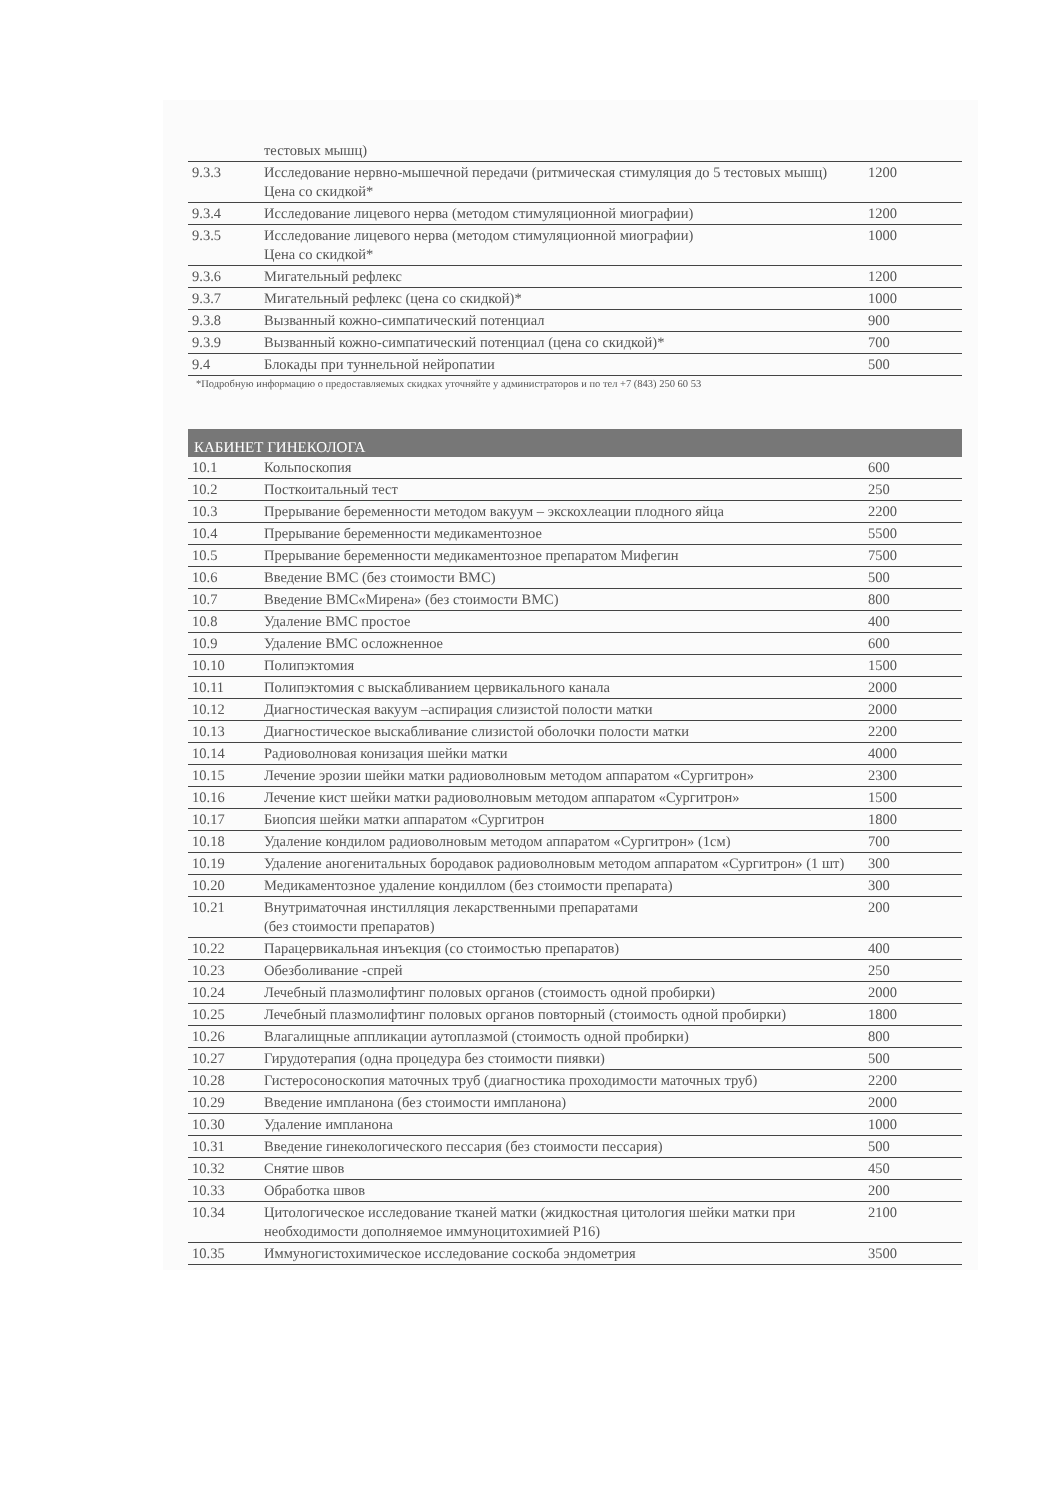| | тестовых мышц) | |
| 9.3.3 | Исследование нервно-мышечной передачи (ритмическая стимуляция до 5 тестовых мышц) Цена со скидкой* | 1200 |
| 9.3.4 | Исследование лицевого нерва (методом стимуляционной миографии) | 1200 |
| 9.3.5 | Исследование лицевого нерва (методом стимуляционной миографии) Цена со скидкой* | 1000 |
| 9.3.6 | Мигательный рефлекс | 1200 |
| 9.3.7 | Мигательный рефлекс (цена со скидкой)* | 1000 |
| 9.3.8 | Вызванный кожно-симпатический потенциал | 900 |
| 9.3.9 | Вызванный кожно-симпатический потенциал (цена со скидкой)* | 700 |
| 9.4 | Блокады при туннельной нейропатии | 500 |
*Подробную информацию о предоставляемых скидках уточняйте у администраторов и по тел +7 (843) 250 60 53
КАБИНЕТ ГИНЕКОЛОГА
| 10.1 | Кольпоскопия | 600 |
| 10.2 | Посткоитальный тест | 250 |
| 10.3 | Прерывание беременности методом вакуум – экскохлеации плодного яйца | 2200 |
| 10.4 | Прерывание беременности медикаментозное | 5500 |
| 10.5 | Прерывание беременности медикаментозное препаратом Мифегин | 7500 |
| 10.6 | Введение ВМС (без стоимости ВМС) | 500 |
| 10.7 | Введение ВМС«Мирена» (без стоимости ВМС) | 800 |
| 10.8 | Удаление ВМС простое | 400 |
| 10.9 | Удаление ВМС осложненное | 600 |
| 10.10 | Полипэктомия | 1500 |
| 10.11 | Полипэктомия с выскабливанием цервикального канала | 2000 |
| 10.12 | Диагностическая вакуум –аспирация слизистой полости матки | 2000 |
| 10.13 | Диагностическое выскабливание слизистой оболочки полости матки | 2200 |
| 10.14 | Радиоволновая конизация шейки матки | 4000 |
| 10.15 | Лечение эрозии шейки матки радиоволновым методом аппаратом «Сургитрон» | 2300 |
| 10.16 | Лечение кист шейки матки радиоволновым методом аппаратом «Сургитрон» | 1500 |
| 10.17 | Биопсия шейки матки аппаратом «Сургитрон | 1800 |
| 10.18 | Удаление кондилом радиоволновым методом аппаратом «Сургитрон» (1см) | 700 |
| 10.19 | Удаление аногенитальных бородавок радиоволновым методом аппаратом «Сургитрон» (1 шт) | 300 |
| 10.20 | Медикаментозное удаление кондиллом (без стоимости препарата) | 300 |
| 10.21 | Внутриматочная инстилляция лекарственными препаратами (без стоимости препаратов) | 200 |
| 10.22 | Парацервикальная инъекция (со стоимостью препаратов) | 400 |
| 10.23 | Обезболивание -спрей | 250 |
| 10.24 | Лечебный плазмолифтинг половых органов (стоимость одной пробирки) | 2000 |
| 10.25 | Лечебный плазмолифтинг половых органов повторный (стоимость одной пробирки) | 1800 |
| 10.26 | Влагалищные аппликации аутоплазмой (стоимость одной пробирки) | 800 |
| 10.27 | Гирудотерапия (одна процедура без стоимости пиявки) | 500 |
| 10.28 | Гистеросоноскопия маточных труб (диагностика проходимости маточных труб) | 2200 |
| 10.29 | Введение импланона (без стоимости импланона) | 2000 |
| 10.30 | Удаление импланона | 1000 |
| 10.31 | Введение гинекологического пессария (без стоимости пессария) | 500 |
| 10.32 | Снятие швов | 450 |
| 10.33 | Обработка швов | 200 |
| 10.34 | Цитологическое исследование тканей матки (жидкостная цитология шейки матки при необходимости дополняемое иммуноцитохимией Р16) | 2100 |
| 10.35 | Иммуногистохимическое исследование соскоба эндометрия | 3500 |